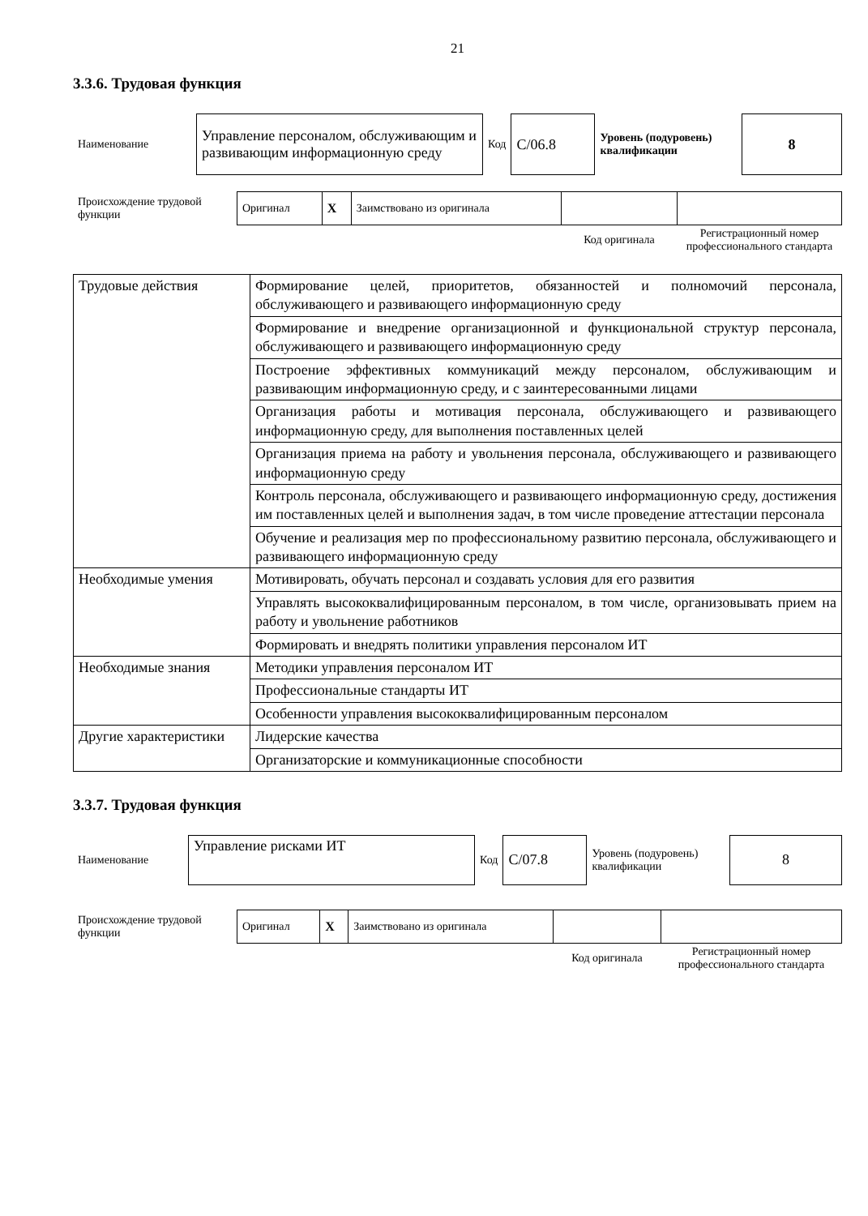21
3.3.6. Трудовая функция
| Наименование | Управление персоналом, обслуживающим и развивающим информационную среду | Код | C/06.8 | Уровень (подуровень) квалификации | 8 |
| Происхождение трудовой функции | Оригинал | X | Заимствовано из оригинала | | |
| | | | | Код оригинала | Регистрационный номер профессионального стандарта |
| Трудовые действия | Формирование целей, приоритетов, обязанностей и полномочий персонала, обслуживающего и развивающего информационную среду |
| | Формирование и внедрение организационной и функциональной структур персонала, обслуживающего и развивающего информационную среду |
| | Построение эффективных коммуникаций между персоналом, обслуживающим и развивающим информационную среду, и с заинтересованными лицами |
| | Организация работы и мотивация персонала, обслуживающего и развивающего информационную среду, для выполнения поставленных целей |
| | Организация приема на работу и увольнения персонала, обслуживающего и развивающего информационную среду |
| | Контроль персонала, обслуживающего и развивающего информационную среду, достижения им поставленных целей и выполнения задач, в том числе проведение аттестации персонала |
| | Обучение и реализация мер по профессиональному развитию персонала, обслуживающего и развивающего информационную среду |
| Необходимые умения | Мотивировать, обучать персонал и создавать условия для его развития |
| | Управлять высококвалифицированным персоналом, в том числе, организовывать прием на работу и увольнение работников |
| | Формировать и внедрять политики управления персоналом ИТ |
| Необходимые знания | Методики управления персоналом ИТ |
| | Профессиональные стандарты ИТ |
| | Особенности управления высококвалифицированным персоналом |
| Другие характеристики | Лидерские качества |
| | Организаторские и коммуникационные способности |
3.3.7. Трудовая функция
| Наименование | Управление рисками ИТ | Код | C/07.8 | Уровень (подуровень) квалификации | 8 |
| Происхождение трудовой функции | Оригинал | X | Заимствовано из оригинала | | |
| | | | | Код оригинала | Регистрационный номер профессионального стандарта |